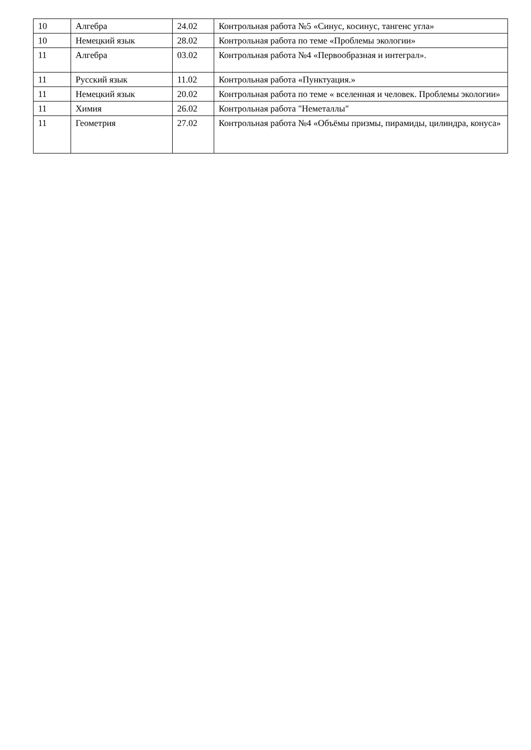| 10 | Алгебра | 24.02 | Контрольная работа №5 «Синус, косинус, тангенс угла» |
| 10 | Немецкий язык | 28.02 | Контрольная работа по теме «Проблемы экологии» |
| 11 | Алгебра | 03.02 | Контрольная работа №4 «Первообразная и интеграл». |
| 11 | Русский язык | 11.02 | Контрольная работа «Пунктуация.» |
| 11 | Немецкий язык | 20.02 | Контрольная работа по теме « вселенная и человек. Проблемы экологии» |
| 11 | Химия | 26.02 | Контрольная работа "Неметаллы" |
| 11 | Геометрия | 27.02 | Контрольная работа №4 «Объёмы призмы, пирамиды, цилиндра, конуса» |